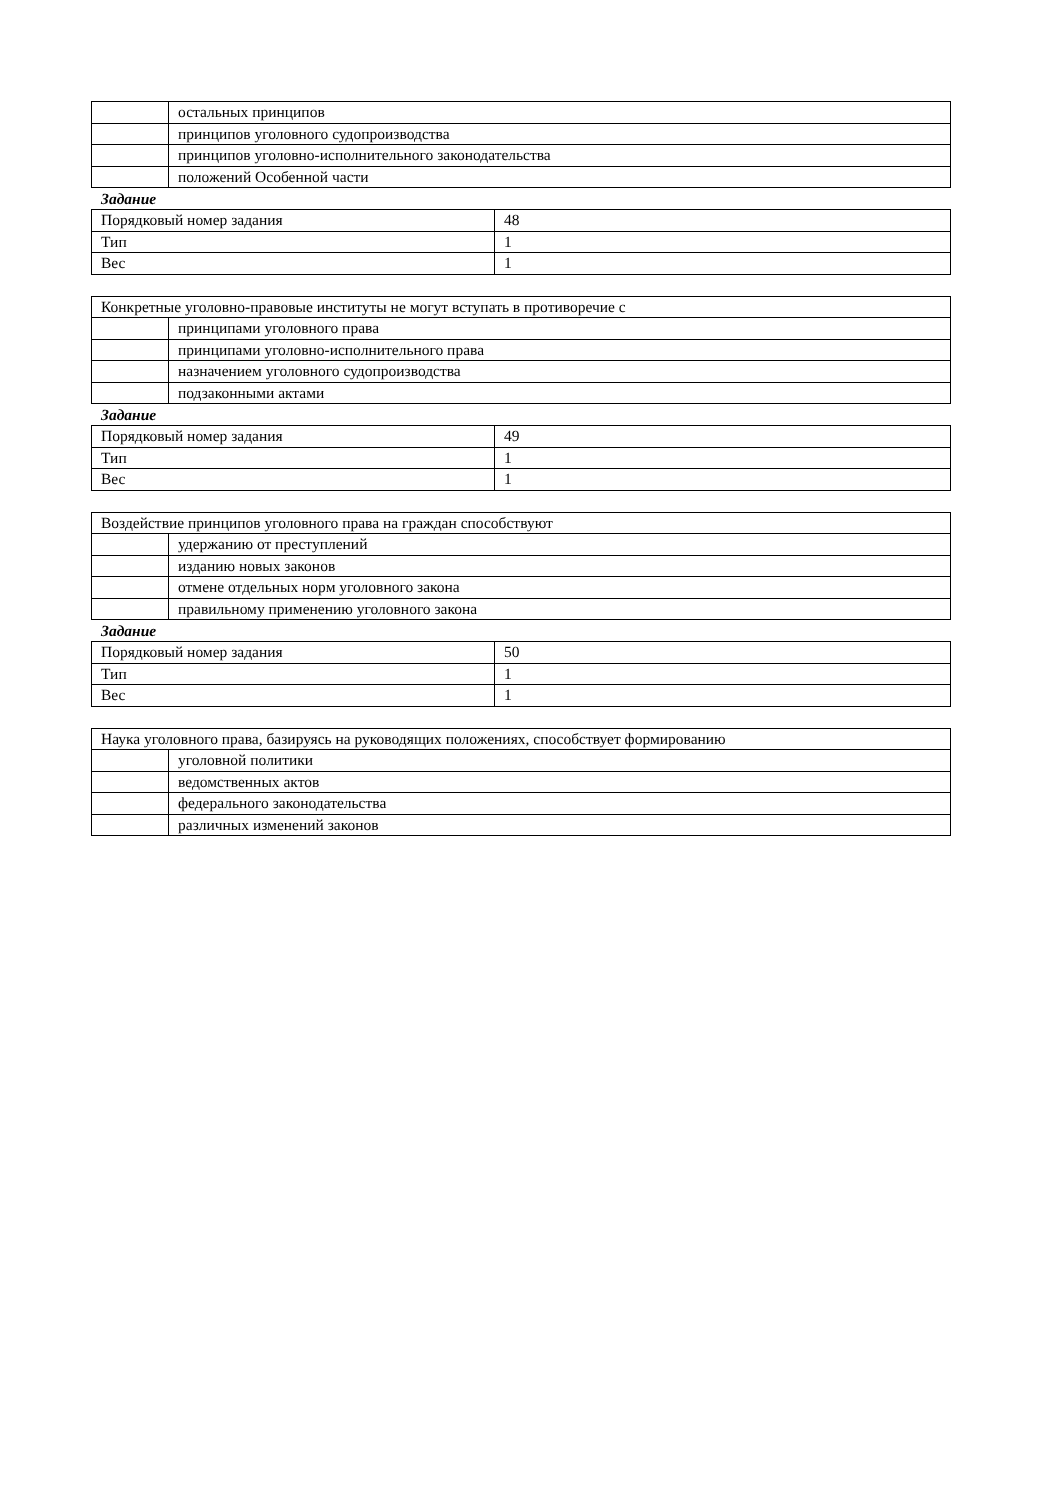| | остальных принципов |
| | принципов уголовного судопроизводства |
| | принципов уголовно-исполнительного законодательства |
| | положений Особенной части |
Задание
| Порядковый номер задания | 48 |
| Тип | 1 |
| Вес | 1 |
| Конкретные уголовно-правовые институты не могут вступать в противоречие с | |
| | принципами уголовного права |
| | принципами уголовно-исполнительного права |
| | назначением уголовного судопроизводства |
| | подзаконными актами |
Задание
| Порядковый номер задания | 49 |
| Тип | 1 |
| Вес | 1 |
| Воздействие принципов уголовного права на граждан способствуют | |
| | удержанию от преступлений |
| | изданию новых законов |
| | отмене отдельных норм уголовного закона |
| | правильному применению уголовного закона |
Задание
| Порядковый номер задания | 50 |
| Тип | 1 |
| Вес | 1 |
| Наука уголовного права, базируясь на руководящих положениях, способствует формированию | |
| | уголовной политики |
| | ведомственных актов |
| | федерального законодательства |
| | различных изменений законов |